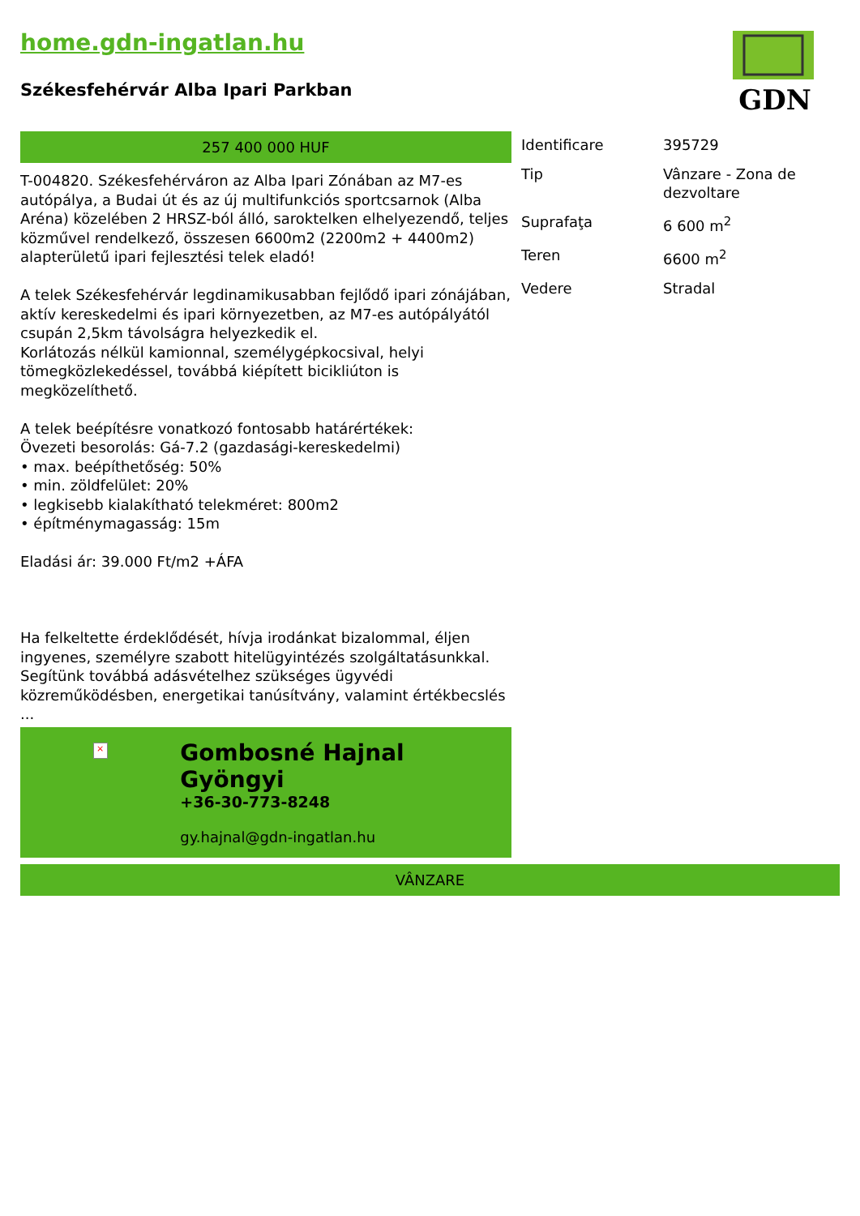home.gdn-ingatlan.hu
Székesfehérvár Alba Ipari Parkban
GDN
257 400 000 HUF
T-004820. Székesfehérváron az Alba Ipari Zónában az M7-es autópálya, a Budai út és az új multifunkciós sportcsarnok (Alba Aréna) közelében 2 HRSZ-ból álló, saroktelken elhelyezendő, teljes közművel rendelkező, összesen 6600m2 (2200m2 + 4400m2) alapterületű ipari fejlesztési telek eladó!
A telek Székesfehérvár legdinamikusabban fejlődő ipari zónájában, aktív kereskedelmi és ipari környezetben, az M7-es autópályától csupán 2,5km távolságra helyezkedik el.
Korlátozás nélkül kamionnal, személygépkocsival, helyi tömegközlekedéssel, továbbá kiépített bicikliúton is megközelíthető.
A telek beépítésre vonatkozó fontosabb határértékek:
Övezeti besorolás: Gá-7.2 (gazdasági-kereskedelmi)
• max. beépíthetőség: 50%
• min. zöldfelület: 20%
• legkisebb kialakítható telekméret: 800m2
• építménymagasság: 15m
Eladási ár: 39.000 Ft/m2 +ÁFA
Ha felkeltette érdeklődését, hívja irodánkat bizalommal, éljen ingyenes, személyre szabott hitelügyintézés szolgáltatásunkkal. Segítünk továbbá adásvételhez szükséges ügyvédi közreműködésben, energetikai tanúsítvány, valamint értékbecslés ...
×
Gombosné Hajnal Gyöngyi
+36-30-773-8248
gy.hajnal@gdn-ingatlan.hu
| Identificare | 395729 |
| Tip | Vânzare - Zona de dezvoltare |
| Suprafaţa | 6 600 m<sup>2</sup> |
| Teren | 6600 m<sup>2</sup> |
| Vedere | Stradal |
VÂNZARE